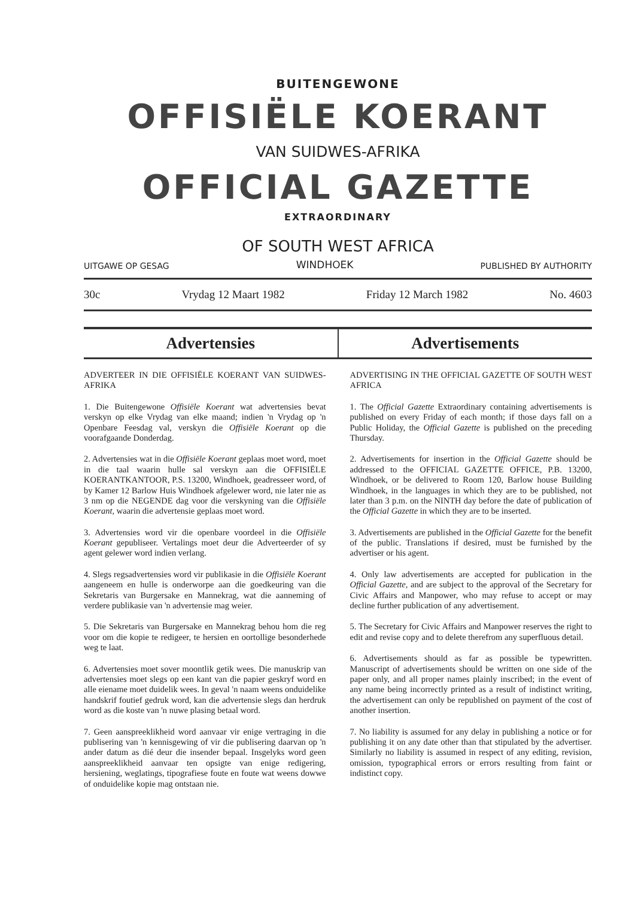BUITENGEWONE
OFFISIËLE KOERANT
VAN SUIDWES-AFRIKA
OFFICIAL GAZETTE
EXTRAORDINARY
OF SOUTH WEST AFRICA
UITGAWE OP GESAG WINDHOEK PUBLISHED BY AUTHORITY
30c Vrydag 12 Maart 1982 Friday 12 March 1982 No. 4603
Advertensies Advertisements
ADVERTEER IN DIE OFFISIËLE KOERANT VAN SUIDWES-AFRIKA
1. Die Buitengewone Offisiële Koerant wat advertensies bevat verskyn op elke Vrydag van elke maand; indien 'n Vrydag op 'n Openbare Feesdag val, verskyn die Offisiële Koerant op die voorafgaande Donderdag.
2. Advertensies wat in die Offisiële Koerant geplaas moet word, moet in die taal waarin hulle sal verskyn aan die OFFISIËLE KOERANTKANTOOR, P.S. 13200, Windhoek, geadresseer word, of by Kamer 12 Barlow Huis Windhoek afgelewer word, nie later nie as 3 nm op die NEGENDE dag voor die verskyning van die Offisiële Koerant, waarin die advertensie geplaas moet word.
3. Advertensies word vir die openbare voordeel in die Offisiële Koerant gepubliseer. Vertalings moet deur die Adverteerder of sy agent gelewer word indien verlang.
4. Slegs regsadvertensies word vir publikasie in die Offisiële Koerant aangeneem en hulle is onderworpe aan die goedkeuring van die Sekretaris van Burgersake en Mannekrag, wat die aanneming of verdere publikasie van 'n advertensie mag weier.
5. Die Sekretaris van Burgersake en Mannekrag behou hom die reg voor om die kopie te redigeer, te hersien en oortollige besonderhede weg te laat.
6. Advertensies moet sover moontlik getik wees. Die manuskrip van advertensies moet slegs op een kant van die papier geskryf word en alle eiename moet duidelik wees. In geval 'n naam weens onduidelike handskrif foutief gedruk word, kan die advertensie slegs dan herdruk word as die koste van 'n nuwe plasing betaal word.
7. Geen aanspreeklikheid word aanvaar vir enige vertraging in die publisering van 'n kennisgewing of vir die publisering daarvan op 'n ander datum as dié deur die insender bepaal. Insgelyks word geen aanspreeklikheid aanvaar ten opsigte van enige redigering, hersiening, weglatings, tipografiese foute en foute wat weens dowwe of onduidelike kopie mag ontstaan nie.
ADVERTISING IN THE OFFICIAL GAZETTE OF SOUTH WEST AFRICA
1. The Official Gazette Extraordinary containing advertisements is published on every Friday of each month; if those days fall on a Public Holiday, the Official Gazette is published on the preceding Thursday.
2. Advertisements for insertion in the Official Gazette should be addressed to the OFFICIAL GAZETTE OFFICE, P.B. 13200, Windhoek, or be delivered to Room 120, Barlow house Building Windhoek, in the languages in which they are to be published, not later than 3 p.m. on the NINTH day before the date of publication of the Official Gazette in which they are to be inserted.
3. Advertisements are published in the Official Gazette for the benefit of the public. Translations if desired, must be furnished by the advertiser or his agent.
4. Only law advertisements are accepted for publication in the Official Gazette, and are subject to the approval of the Secretary for Civic Affairs and Manpower, who may refuse to accept or may decline further publication of any advertisement.
5. The Secretary for Civic Affairs and Manpower reserves the right to edit and revise copy and to delete therefrom any superfluous detail.
6. Advertisements should as far as possible be typewritten. Manuscript of advertisements should be written on one side of the paper only, and all proper names plainly inscribed; in the event of any name being incorrectly printed as a result of indistinct writing, the advertisement can only be republished on payment of the cost of another insertion.
7. No liability is assumed for any delay in publishing a notice or for publishing it on any date other than that stipulated by the advertiser. Similarly no liability is assumed in respect of any editing, revision, omission, typographical errors or errors resulting from faint or indistinct copy.